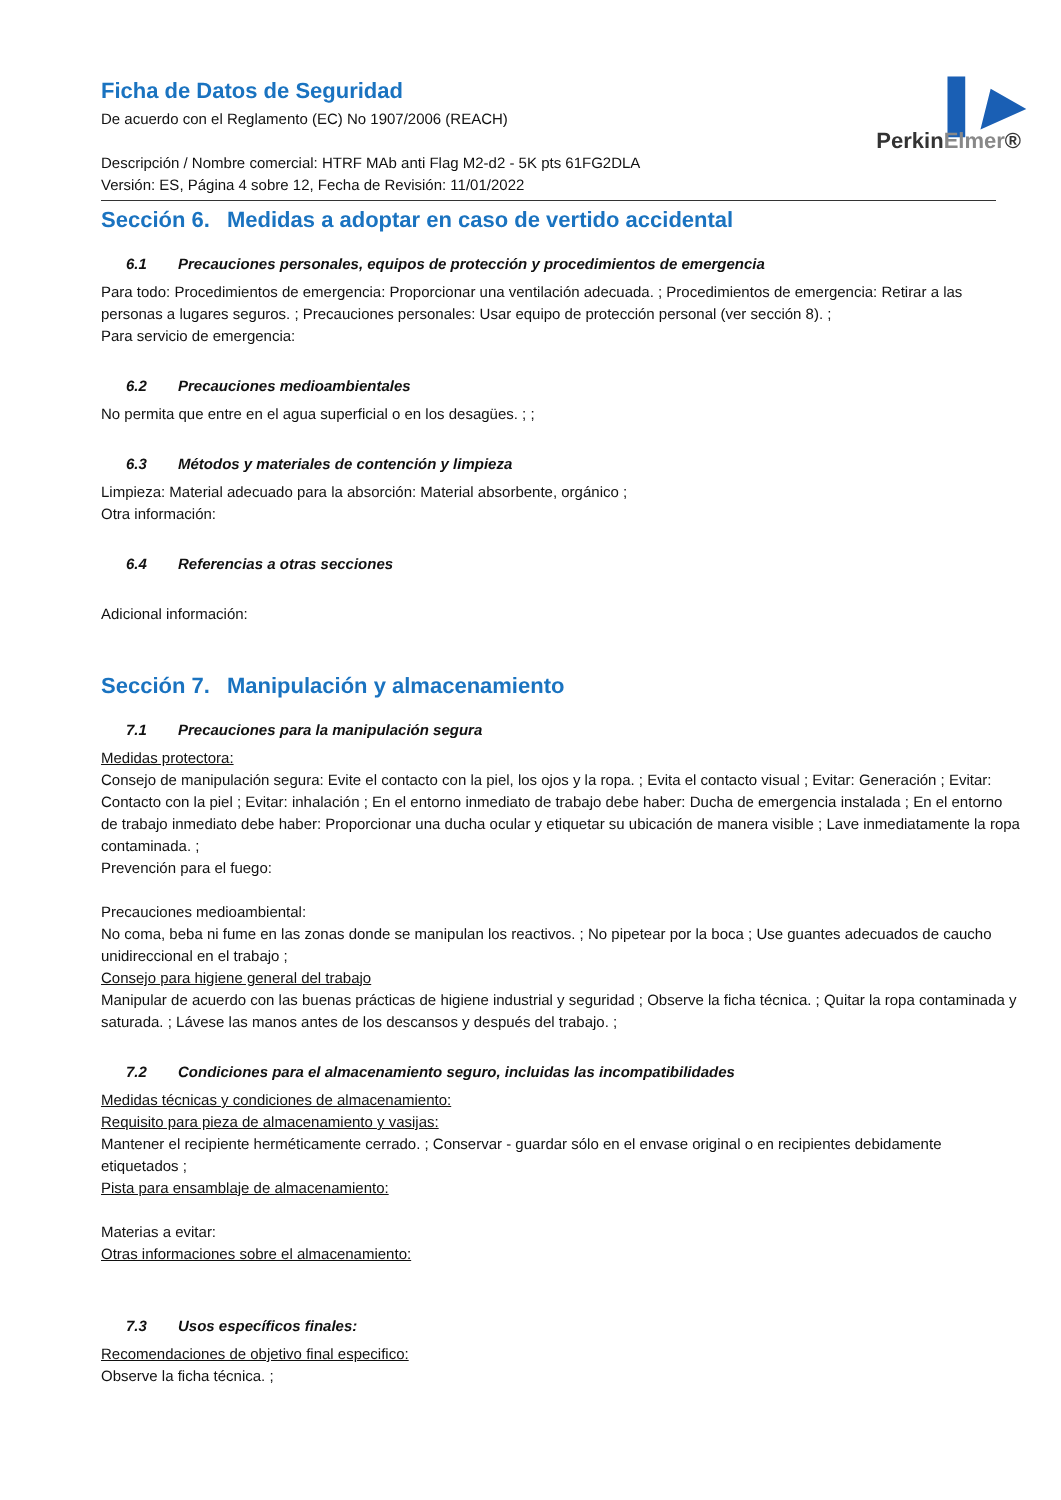▌▶
PerkinElmer®
Ficha de Datos de Seguridad
De acuerdo con el Reglamento (EC) No 1907/2006 (REACH)
Descripción / Nombre comercial: HTRF MAb anti Flag M2-d2 - 5K pts 61FG2DLA
Versión: ES, Página 4 sobre 12, Fecha de Revisión: 11/01/2022
Sección 6. Medidas a adoptar en caso de vertido accidental
6.1 Precauciones personales, equipos de protección y procedimientos de emergencia
Para todo: Procedimientos de emergencia: Proporcionar una ventilación adecuada. ; Procedimientos de emergencia: Retirar a las personas a lugares seguros. ; Precauciones personales: Usar equipo de protección personal (ver sección 8). ;
Para servicio de emergencia:
6.2 Precauciones medioambientales
No permita que entre en el agua superficial o en los desagües. ; ;
6.3 Métodos y materiales de contención y limpieza
Limpieza: Material adecuado para la absorción: Material absorbente, orgánico ;
Otra información:
6.4 Referencias a otras secciones
Adicional información:
Sección 7. Manipulación y almacenamiento
7.1 Precauciones para la manipulación segura
Medidas protectora:
Consejo de manipulación segura: Evite el contacto con la piel, los ojos y la ropa. ; Evita el contacto visual ; Evitar: Generación ; Evitar: Contacto con la piel ; Evitar: inhalación ; En el entorno inmediato de trabajo debe haber: Ducha de emergencia instalada ; En el entorno de trabajo inmediato debe haber: Proporcionar una ducha ocular y etiquetar su ubicación de manera visible ; Lave inmediatamente la ropa contaminada. ;
Prevención para el fuego:
Precauciones medioambiental:
No coma, beba ni fume en las zonas donde se manipulan los reactivos. ; No pipetear por la boca ; Use guantes adecuados de caucho unidireccional en el trabajo ;
Consejo para higiene general del trabajo
Manipular de acuerdo con las buenas prácticas de higiene industrial y seguridad ; Observe la ficha técnica. ; Quitar la ropa contaminada y saturada. ; Lávese las manos antes de los descansos y después del trabajo. ;
7.2 Condiciones para el almacenamiento seguro, incluidas las incompatibilidades
Medidas técnicas y condiciones de almacenamiento:
Requisito para pieza de almacenamiento y vasijas:
Mantener el recipiente herméticamente cerrado. ; Conservar - guardar sólo en el envase original o en recipientes debidamente etiquetados ;
Pista para ensamblaje de almacenamiento:
Materias a evitar:
Otras informaciones sobre el almacenamiento:
7.3 Usos específicos finales:
Recomendaciones de objetivo final especifico:
Observe la ficha técnica. ;